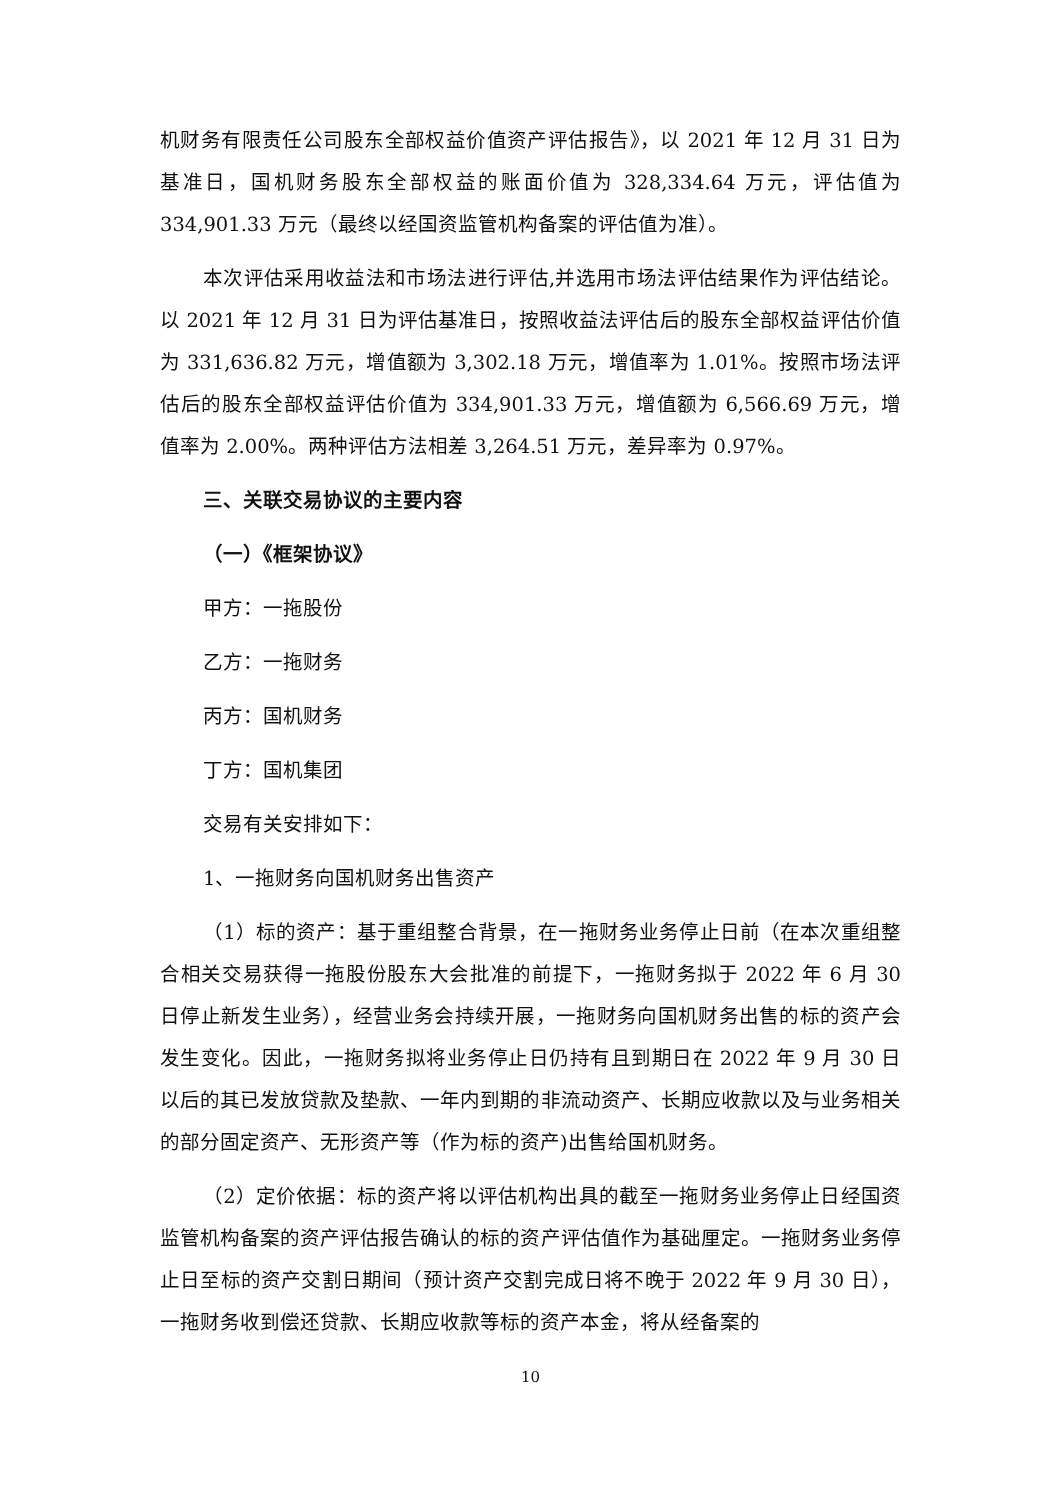机财务有限责任公司股东全部权益价值资产评估报告》，以 2021 年 12 月 31 日为基准日，国机财务股东全部权益的账面价值为 328,334.64 万元，评估值为 334,901.33 万元（最终以经国资监管机构备案的评估值为准）。
本次评估采用收益法和市场法进行评估,并选用市场法评估结果作为评估结论。以 2021 年 12 月 31 日为评估基准日，按照收益法评估后的股东全部权益评估价值为 331,636.82 万元，增值额为 3,302.18 万元，增值率为 1.01%。按照市场法评估后的股东全部权益评估价值为 334,901.33 万元，增值额为 6,566.69 万元，增值率为 2.00%。两种评估方法相差 3,264.51 万元，差异率为 0.97%。
三、关联交易协议的主要内容
（一）《框架协议》
甲方：一拖股份
乙方：一拖财务
丙方：国机财务
丁方：国机集团
交易有关安排如下：
1、一拖财务向国机财务出售资产
（1）标的资产：基于重组整合背景，在一拖财务业务停止日前（在本次重组整合相关交易获得一拖股份股东大会批准的前提下，一拖财务拟于 2022 年 6 月 30 日停止新发生业务），经营业务会持续开展，一拖财务向国机财务出售的标的资产会发生变化。因此，一拖财务拟将业务停止日仍持有且到期日在 2022 年 9 月 30 日以后的其已发放贷款及垫款、一年内到期的非流动资产、长期应收款以及与业务相关的部分固定资产、无形资产等（作为标的资产)出售给国机财务。
（2）定价依据：标的资产将以评估机构出具的截至一拖财务业务停止日经国资监管机构备案的资产评估报告确认的标的资产评估值作为基础厘定。一拖财务业务停止日至标的资产交割日期间（预计资产交割完成日将不晚于 2022 年 9 月 30 日），一拖财务收到偿还贷款、长期应收款等标的资产本金，将从经备案的
10